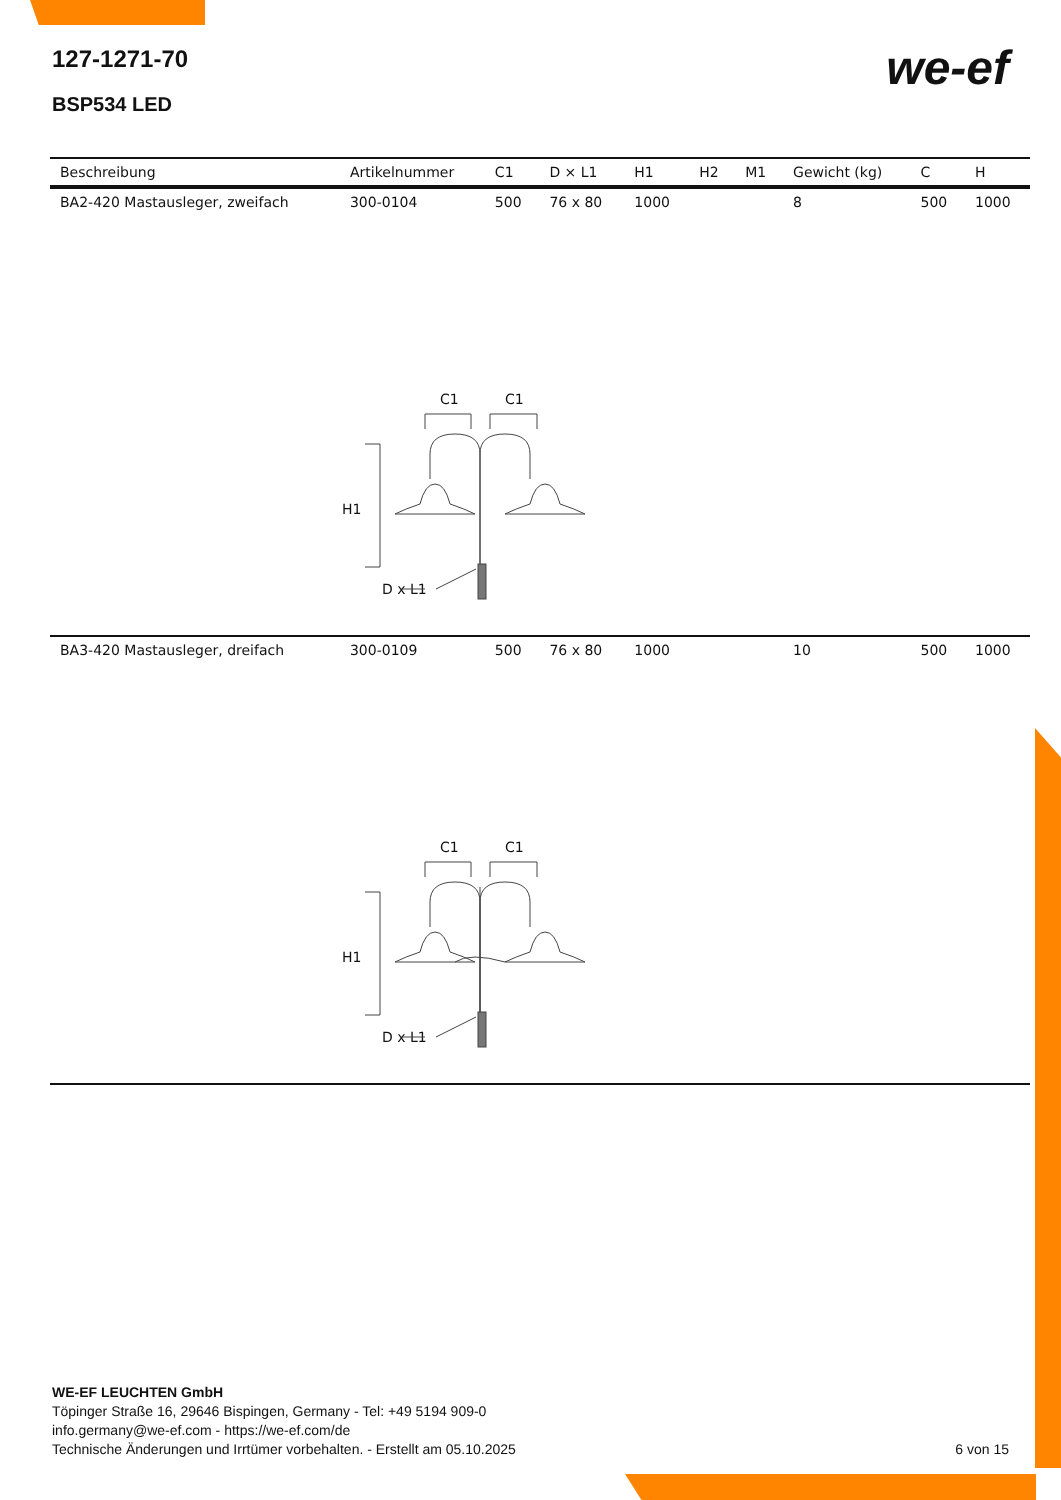127-1271-70
BSP534 LED
we-ef
| Beschreibung | Artikelnummer | C1 | D × L1 | H1 | H2 | M1 | Gewicht (kg) | C | H |
| --- | --- | --- | --- | --- | --- | --- | --- | --- | --- |
| BA2-420 Mastausleger, zweifach | 300-0104 | 500 | 76 x 80 | 1000 | | | 8 | 500 | 1000 |
| C1 C1 H1 D x L1 | | | | | | | | | |
| BA3-420 Mastausleger, dreifach | 300-0109 | 500 | 76 x 80 | 1000 | | | 10 | 500 | 1000 |
| C1 C1 H1 D x L1 | | | | | | | | | |
WE-EF LEUCHTEN GmbH
Töpinger Straße 16, 29646 Bispingen, Germany - Tel: +49 5194 909-0
info.germany@we-ef.com - https://we-ef.com/de
Technische Änderungen und Irrtümer vorbehalten. - Erstellt am 05.10.2025 6 von 15